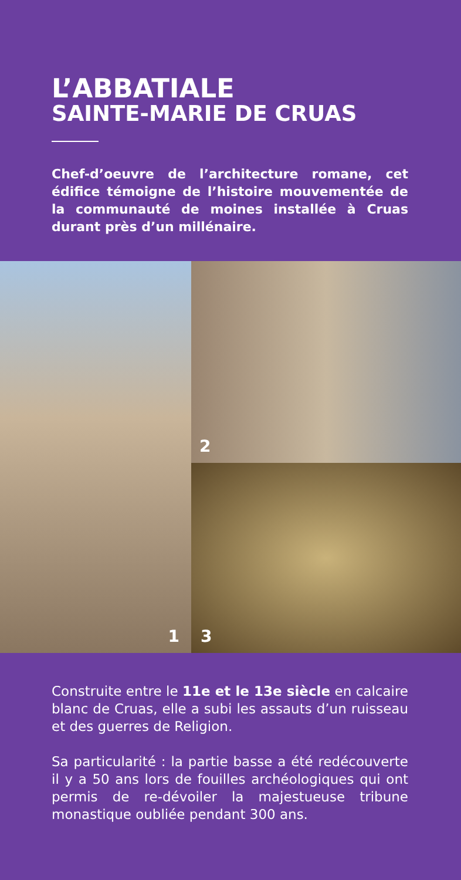L’ABBATIALE
SAINTE-MARIE DE CRUAS
Chef-d’oeuvre de l’architecture romane, cet édifice témoigne de l’histoire mouvementée de la communauté de moines installée à Cruas durant près d’un millénaire.
1
2
3
Construite entre le 11e et le 13e siècle en calcaire blanc de Cruas, elle a subi les assauts d’un ruisseau et des guerres de Religion.
Sa particularité : la partie basse a été redécouverte il y a 50 ans lors de fouilles archéologiques qui ont permis de re-dévoiler la majestueuse tribune monastique oubliée pendant 300 ans.